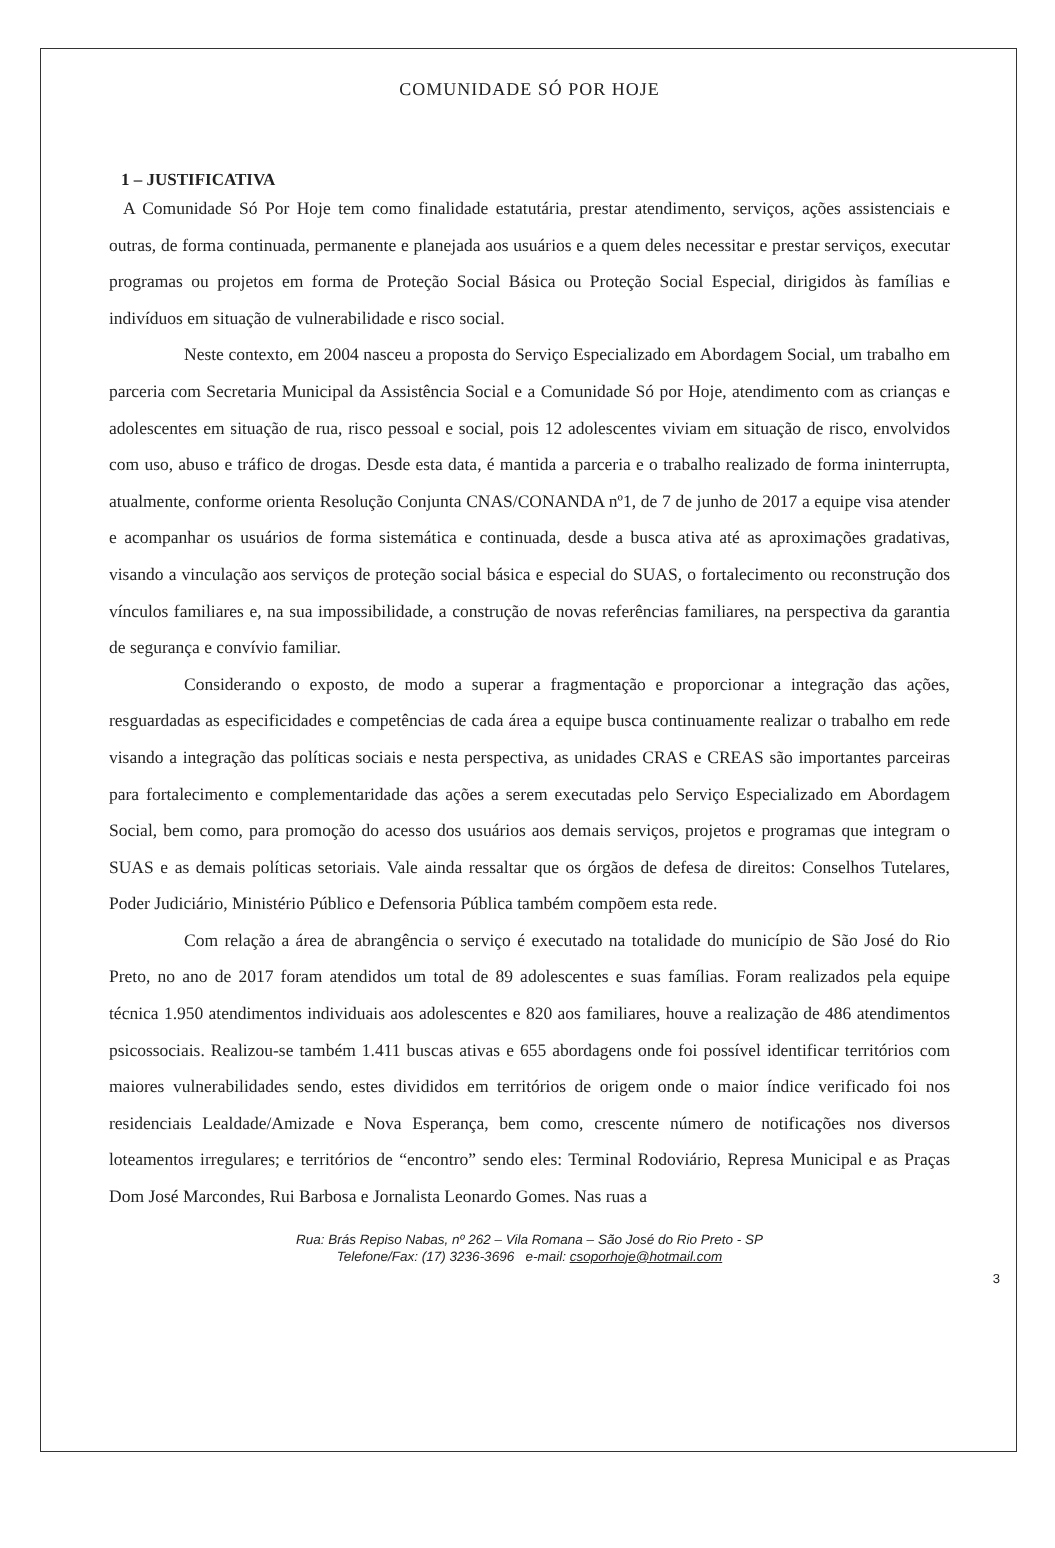COMUNIDADE SÓ POR HOJE
1 – JUSTIFICATIVA
A Comunidade Só Por Hoje tem como finalidade estatutária, prestar atendimento, serviços, ações assistenciais e outras, de forma continuada, permanente e planejada aos usuários e a quem deles necessitar e prestar serviços, executar programas ou projetos em forma de Proteção Social Básica ou Proteção Social Especial, dirigidos às famílias e indivíduos em situação de vulnerabilidade e risco social.
Neste contexto, em 2004 nasceu a proposta do Serviço Especializado em Abordagem Social, um trabalho em parceria com Secretaria Municipal da Assistência Social e a Comunidade Só por Hoje, atendimento com as crianças e adolescentes em situação de rua, risco pessoal e social, pois 12 adolescentes viviam em situação de risco, envolvidos com uso, abuso e tráfico de drogas. Desde esta data, é mantida a parceria e o trabalho realizado de forma ininterrupta, atualmente, conforme orienta Resolução Conjunta CNAS/CONANDA nº1, de 7 de junho de 2017 a equipe visa atender e acompanhar os usuários de forma sistemática e continuada, desde a busca ativa até as aproximações gradativas, visando a vinculação aos serviços de proteção social básica e especial do SUAS, o fortalecimento ou reconstrução dos vínculos familiares e, na sua impossibilidade, a construção de novas referências familiares, na perspectiva da garantia de segurança e convívio familiar.
Considerando o exposto, de modo a superar a fragmentação e proporcionar a integração das ações, resguardadas as especificidades e competências de cada área a equipe busca continuamente realizar o trabalho em rede visando a integração das políticas sociais e nesta perspectiva, as unidades CRAS e CREAS são importantes parceiras para fortalecimento e complementaridade das ações a serem executadas pelo Serviço Especializado em Abordagem Social, bem como, para promoção do acesso dos usuários aos demais serviços, projetos e programas que integram o SUAS e as demais políticas setoriais. Vale ainda ressaltar que os órgãos de defesa de direitos: Conselhos Tutelares, Poder Judiciário, Ministério Público e Defensoria Pública também compõem esta rede.
Com relação a área de abrangência o serviço é executado na totalidade do município de São José do Rio Preto, no ano de 2017 foram atendidos um total de 89 adolescentes e suas famílias. Foram realizados pela equipe técnica 1.950 atendimentos individuais aos adolescentes e 820 aos familiares, houve a realização de 486 atendimentos psicossociais. Realizou-se também 1.411 buscas ativas e 655 abordagens onde foi possível identificar territórios com maiores vulnerabilidades sendo, estes divididos em territórios de origem onde o maior índice verificado foi nos residenciais Lealdade/Amizade e Nova Esperança, bem como, crescente número de notificações nos diversos loteamentos irregulares; e territórios de “encontro” sendo eles: Terminal Rodoviário, Represa Municipal e as Praças Dom José Marcondes, Rui Barbosa e Jornalista Leonardo Gomes. Nas ruas a
Rua: Brás Repiso Nabas, nº 262 – Vila Romana – São José do Rio Preto - SP
Telefone/Fax: (17) 3236-3696 e-mail: csoporhoje@hotmail.com
3